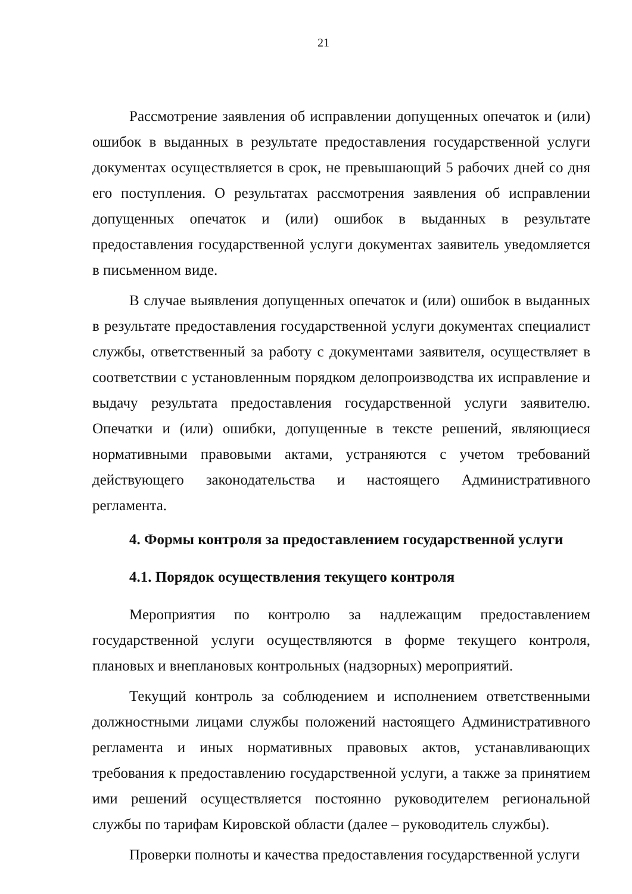21
Рассмотрение заявления об исправлении допущенных опечаток и (или) ошибок в выданных в результате предоставления государственной услуги документах осуществляется в срок, не превышающий 5 рабочих дней со дня его поступления. О результатах рассмотрения заявления об исправлении допущенных опечаток и (или) ошибок в выданных в результате предоставления государственной услуги документах заявитель уведомляется в письменном виде.
В случае выявления допущенных опечаток и (или) ошибок в выданных в результате предоставления государственной услуги документах специалист службы, ответственный за работу с документами заявителя, осуществляет в соответствии с установленным порядком делопроизводства их исправление и выдачу результата предоставления государственной услуги заявителю. Опечатки и (или) ошибки, допущенные в тексте решений, являющиеся нормативными правовыми актами, устраняются с учетом требований действующего законодательства и настоящего Административного регламента.
4. Формы контроля за предоставлением государственной услуги
4.1. Порядок осуществления текущего контроля
Мероприятия по контролю за надлежащим предоставлением государственной услуги осуществляются в форме текущего контроля, плановых и внеплановых контрольных (надзорных) мероприятий.
Текущий контроль за соблюдением и исполнением ответственными должностными лицами службы положений настоящего Административного регламента и иных нормативных правовых актов, устанавливающих требования к предоставлению государственной услуги, а также за принятием ими решений осуществляется постоянно руководителем региональной службы по тарифам Кировской области (далее – руководитель службы).
Проверки полноты и качества предоставления государственной услуги